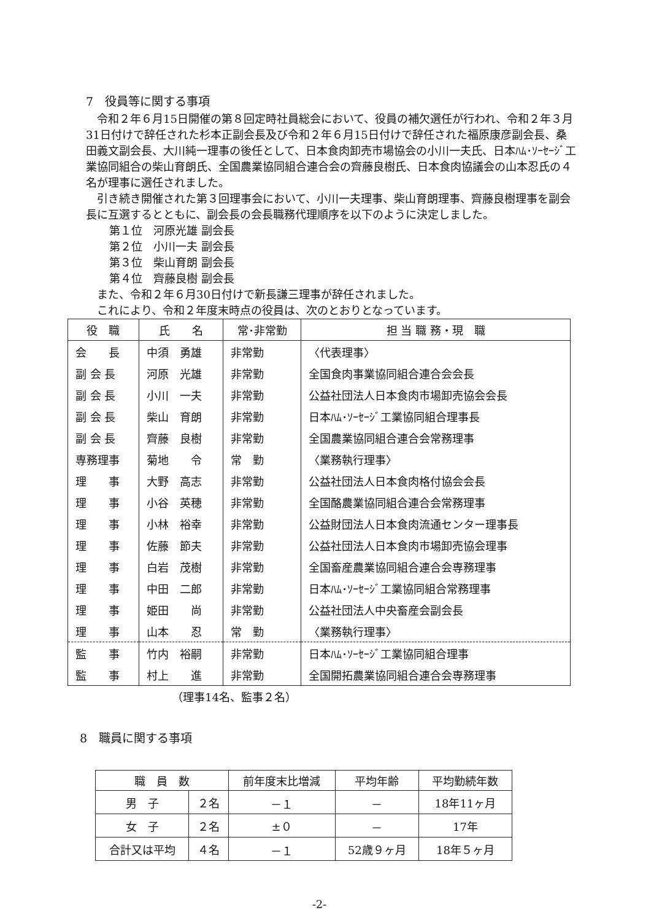7　役員等に関する事項
令和２年６月15日開催の第８回定時社員総会において、役員の補欠選任が行われ、令和２年３月31日付けで辞任された杉本正副会長及び令和２年６月15日付けで辞任された福原康彦副会長、桑田義文副会長、大川純一理事の後任として、日本食肉卸売市場協会の小川一夫氏、日本ﾊﾑ･ｿｰｾｰｼﾞ工業協同組合の柴山育朗氏、全国農業協同組合連合会の齊藤良樹氏、日本食肉協議会の山本忍氏の４名が理事に選任されました。
引き続き開催された第３回理事会において、小川一夫理事、柴山育朗理事、齊藤良樹理事を副会長に互選するとともに、副会長の会長職務代理順序を以下のように決定しました。
第１位　河原光雄 副会長
第２位　小川一夫 副会長
第３位　柴山育朗 副会長
第４位　齊藤良樹 副会長
また、令和２年６月30日付けで新長謙三理事が辞任されました。
これにより、令和２年度末時点の役員は、次のとおりとなっています。
| 役 職 | 氏 名 | 常･非常勤 | 担 当 職 務・現 職 |
| --- | --- | --- | --- |
| 会 長 | 中須 勇雄 | 非常勤 | 〈代表理事〉 |
| 副 会 長 | 河原 光雄 | 非常勤 | 全国食肉事業協同組合連合会会長 |
| 副 会 長 | 小川 一夫 | 非常勤 | 公益社団法人日本食肉市場卸売協会会長 |
| 副 会 長 | 柴山 育朗 | 非常勤 | 日本ﾊﾑ･ｿｰｾｰｼﾞ工業協同組合理事長 |
| 副 会 長 | 齊藤 良樹 | 非常勤 | 全国農業協同組合連合会常務理事 |
| 専務理事 | 菊地 令 | 常 勤 | 〈業務執行理事〉 |
| 理 事 | 大野 高志 | 非常勤 | 公益社団法人日本食肉格付協会会長 |
| 理 事 | 小谷 英穂 | 非常勤 | 全国酪農業協同組合連合会常務理事 |
| 理 事 | 小林 裕幸 | 非常勤 | 公益財団法人日本食肉流通センター理事長 |
| 理 事 | 佐藤 節夫 | 非常勤 | 公益社団法人日本食肉市場卸売協会理事 |
| 理 事 | 白岩 茂樹 | 非常勤 | 全国畜産農業協同組合連合会専務理事 |
| 理 事 | 中田 二郎 | 非常勤 | 日本ﾊﾑ･ｿｰｾｰｼﾞ工業協同組合常務理事 |
| 理 事 | 姫田 尚 | 非常勤 | 公益社団法人中央畜産会副会長 |
| 理 事 | 山本 忍 | 常 勤 | 〈業務執行理事〉 |
| 監 事 | 竹内 裕嗣 | 非常勤 | 日本ﾊﾑ･ｿｰｾｰｼﾞ工業協同組合理事 |
| 監 事 | 村上 進 | 非常勤 | 全国開拓農業協同組合連合会専務理事 |
（理事14名、監事２名）
8　職員に関する事項
| 職 員 数 | | 前年度末比増減 | 平均年齢 | 平均勤続年数 |
| --- | --- | --- | --- | --- |
| 男 子 | ２名 | －１ | － | 18年11ヶ月 |
| 女 子 | ２名 | ±０ | － | 17年 |
| 合計又は平均 | ４名 | －１ | 52歳９ヶ月 | 18年５ヶ月 |
-2-